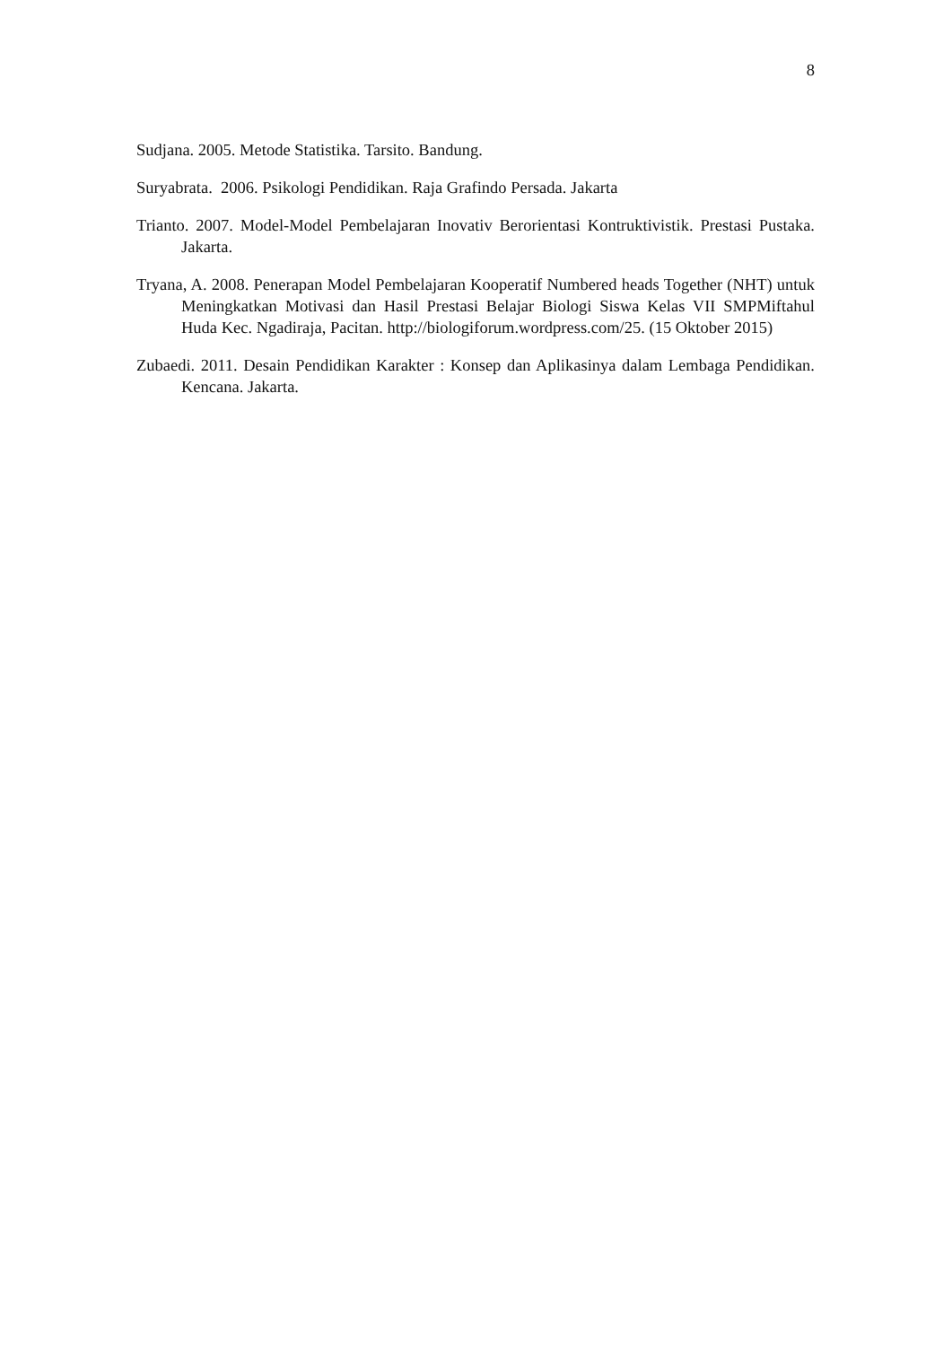8
Sudjana. 2005. Metode Statistika. Tarsito. Bandung.
Suryabrata. 2006. Psikologi Pendidikan. Raja Grafindo Persada. Jakarta
Trianto. 2007. Model-Model Pembelajaran Inovativ Berorientasi Kontruktivistik. Prestasi Pustaka. Jakarta.
Tryana, A. 2008. Penerapan Model Pembelajaran Kooperatif Numbered heads Together (NHT) untuk Meningkatkan Motivasi dan Hasil Prestasi Belajar Biologi Siswa Kelas VII SMPMiftahul Huda Kec. Ngadiraja, Pacitan. http://biologiforum.wordpress.com/25. (15 Oktober 2015)
Zubaedi. 2011. Desain Pendidikan Karakter : Konsep dan Aplikasinya dalam Lembaga Pendidikan. Kencana. Jakarta.